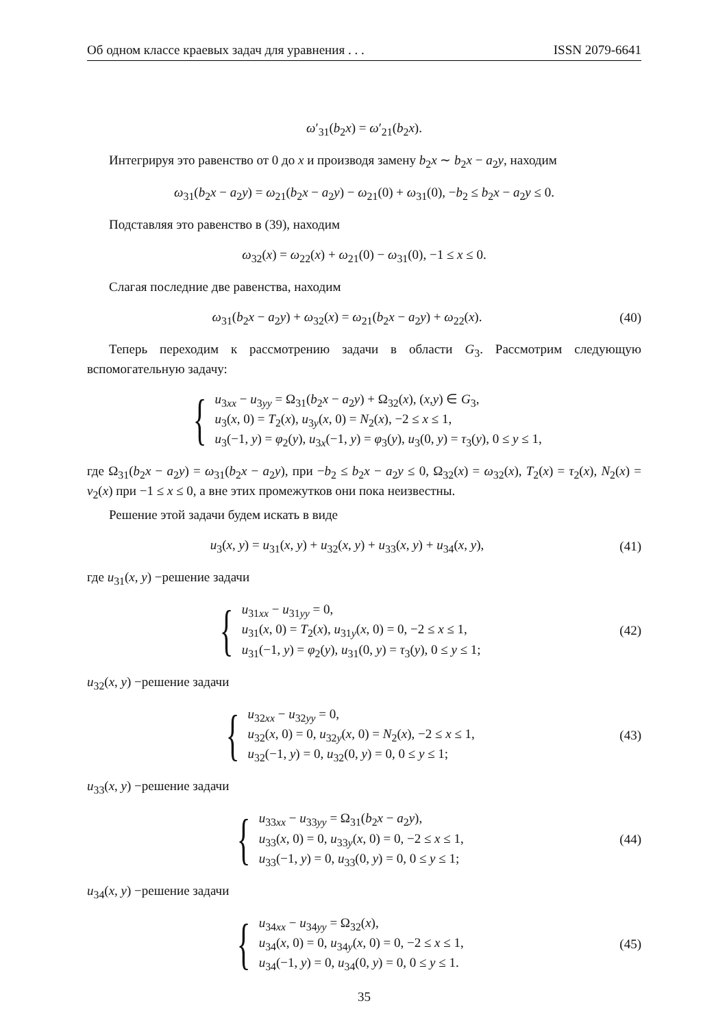Об одном классе краевых задач для уравнения . . . ISSN 2079-6641
ω′<sub>31</sub>(b<sub>2</sub>x) = ω′<sub>21</sub>(b<sub>2</sub>x).
Интегрируя это равенство от 0 до x и производя замену b<sub>2</sub>x ∼ b<sub>2</sub>x − a<sub>2</sub>y, находим
ω<sub>31</sub>(b<sub>2</sub>x − a<sub>2</sub>y) = ω<sub>21</sub>(b<sub>2</sub>x − a<sub>2</sub>y) − ω<sub>21</sub>(0) + ω<sub>31</sub>(0), −b<sub>2</sub> ≤ b<sub>2</sub>x − a<sub>2</sub>y ≤ 0.
Подставляя это равенство в (39), находим
ω<sub>32</sub>(x) = ω<sub>22</sub>(x) + ω<sub>21</sub>(0) − ω<sub>31</sub>(0), −1 ≤ x ≤ 0.
Слагая последние две равенства, находим
ω<sub>31</sub>(b<sub>2</sub>x − a<sub>2</sub>y) + ω<sub>32</sub>(x) = ω<sub>21</sub>(b<sub>2</sub>x − a<sub>2</sub>y) + ω<sub>22</sub>(x).
(40)
Теперь переходим к рассмотрению задачи в области G<sub>3</sub>. Рассмотрим следующую вспомогательную задачу:
{ u<sub>3xx</sub> − u<sub>3yy</sub> = Ω<sub>31</sub>(b<sub>2</sub>x − a<sub>2</sub>y) + Ω<sub>32</sub>(x), (x,y) ∈ G<sub>3</sub>,
u<sub>3</sub>(x, 0) = T<sub>2</sub>(x), u<sub>3y</sub>(x, 0) = N<sub>2</sub>(x), −2 ≤ x ≤ 1,
u<sub>3</sub>(−1, y) = φ<sub>2</sub>(y), u<sub>3x</sub>(−1, y) = φ<sub>3</sub>(y), u<sub>3</sub>(0, y) = τ<sub>3</sub>(y), 0 ≤ y ≤ 1,
где Ω<sub>31</sub>(b<sub>2</sub>x − a<sub>2</sub>y) = ω<sub>31</sub>(b<sub>2</sub>x − a<sub>2</sub>y), при −b<sub>2</sub> ≤ b<sub>2</sub>x − a<sub>2</sub>y ≤ 0, Ω<sub>32</sub>(x) = ω<sub>32</sub>(x), T<sub>2</sub>(x) = τ<sub>2</sub>(x), N<sub>2</sub>(x) = ν<sub>2</sub>(x) при −1 ≤ x ≤ 0, а вне этих промежутков они пока неизвестны.
Решение этой задачи будем искать в виде
u<sub>3</sub>(x, y) = u<sub>31</sub>(x, y) + u<sub>32</sub>(x, y) + u<sub>33</sub>(x, y) + u<sub>34</sub>(x, y),
(41)
где u<sub>31</sub>(x, y) −решение задачи
{ u<sub>31xx</sub> − u<sub>31yy</sub> = 0,
u<sub>31</sub>(x, 0) = T<sub>2</sub>(x), u<sub>31y</sub>(x, 0) = 0, −2 ≤ x ≤ 1,
u<sub>31</sub>(−1, y) = φ<sub>2</sub>(y), u<sub>31</sub>(0, y) = τ<sub>3</sub>(y), 0 ≤ y ≤ 1;
(42)
u<sub>32</sub>(x, y) −решение задачи
{ u<sub>32xx</sub> − u<sub>32yy</sub> = 0,
u<sub>32</sub>(x, 0) = 0, u<sub>32y</sub>(x, 0) = N<sub>2</sub>(x), −2 ≤ x ≤ 1,
u<sub>32</sub>(−1, y) = 0, u<sub>32</sub>(0, y) = 0, 0 ≤ y ≤ 1;
(43)
u<sub>33</sub>(x, y) −решение задачи
{ u<sub>33xx</sub> − u<sub>33yy</sub> = Ω<sub>31</sub>(b<sub>2</sub>x − a<sub>2</sub>y),
u<sub>33</sub>(x, 0) = 0, u<sub>33y</sub>(x, 0) = 0, −2 ≤ x ≤ 1,
u<sub>33</sub>(−1, y) = 0, u<sub>33</sub>(0, y) = 0, 0 ≤ y ≤ 1;
(44)
u<sub>34</sub>(x, y) −решение задачи
{ u<sub>34xx</sub> − u<sub>34yy</sub> = Ω<sub>32</sub>(x),
u<sub>34</sub>(x, 0) = 0, u<sub>34y</sub>(x, 0) = 0, −2 ≤ x ≤ 1,
u<sub>34</sub>(−1, y) = 0, u<sub>34</sub>(0, y) = 0, 0 ≤ y ≤ 1.
(45)
35